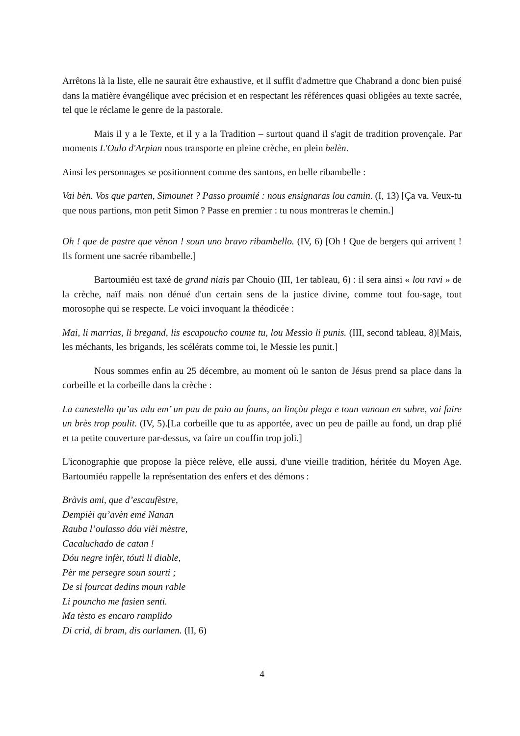Arrêtons là la liste, elle ne saurait être exhaustive, et il suffit d'admettre que Chabrand a donc bien puisé dans la matière évangélique avec précision et en respectant les références quasi obligées au texte sacrée, tel que le réclame le genre de la pastorale.
Mais il y a le Texte, et il y a la Tradition – surtout quand il s'agit de tradition provençale. Par moments L'Oulo d'Arpian nous transporte en pleine crèche, en plein belèn.
Ainsi les personnages se positionnent comme des santons, en belle ribambelle :
Vai bèn. Vos que parten, Simounet ? Passo proumié : nous ensignaras lou camin. (I, 13) [Ça va. Veux-tu que nous partions, mon petit Simon ? Passe en premier : tu nous montreras le chemin.]
Oh ! que de pastre que vènon ! soun uno bravo ribambello. (IV, 6) [Oh ! Que de bergers qui arrivent ! Ils forment une sacrée ribambelle.]
Bartoumiéu est taxé de grand niais par Chouio (III, 1er tableau, 6) : il sera ainsi « lou ravi » de la crèche, naïf mais non dénué d'un certain sens de la justice divine, comme tout fou-sage, tout morosophe qui se respecte. Le voici invoquant la théodicée :
Mai, li marrias, li bregand, lis escapoucho coume tu, lou Messìo li punis. (III, second tableau, 8)[Mais, les méchants, les brigands, les scélérats comme toi, le Messie les punit.]
Nous sommes enfin au 25 décembre, au moment où le santon de Jésus prend sa place dans la corbeille et la corbeille dans la crèche :
La canestello qu’as adu em’ un pau de paio au founs, un linçòu plega e toun vanoun en subre, vai faire un brès trop poulit. (IV, 5).[La corbeille que tu as apportée, avec un peu de paille au fond, un drap plié et ta petite couverture par-dessus, va faire un couffin trop joli.]
L'iconographie que propose la pièce relève, elle aussi, d'une vieille tradition, héritée du Moyen Age. Bartoumiéu rappelle la représentation des enfers et des démons :
Bràvis ami, que d’escaufèstre,
Dempièi qu’avèn emé Nanan
Rauba l’oulasso dóu vièi mèstre,
Cacaluchado de catan !
Dóu negre infèr, tóuti li diable,
Pèr me persegre soun sourti ;
De si fourcat dedins moun rable
Li pouncho me fasien senti.
Ma tèsto es encaro ramplido
Di crid, di bram, dis ourlamen. (II, 6)
4